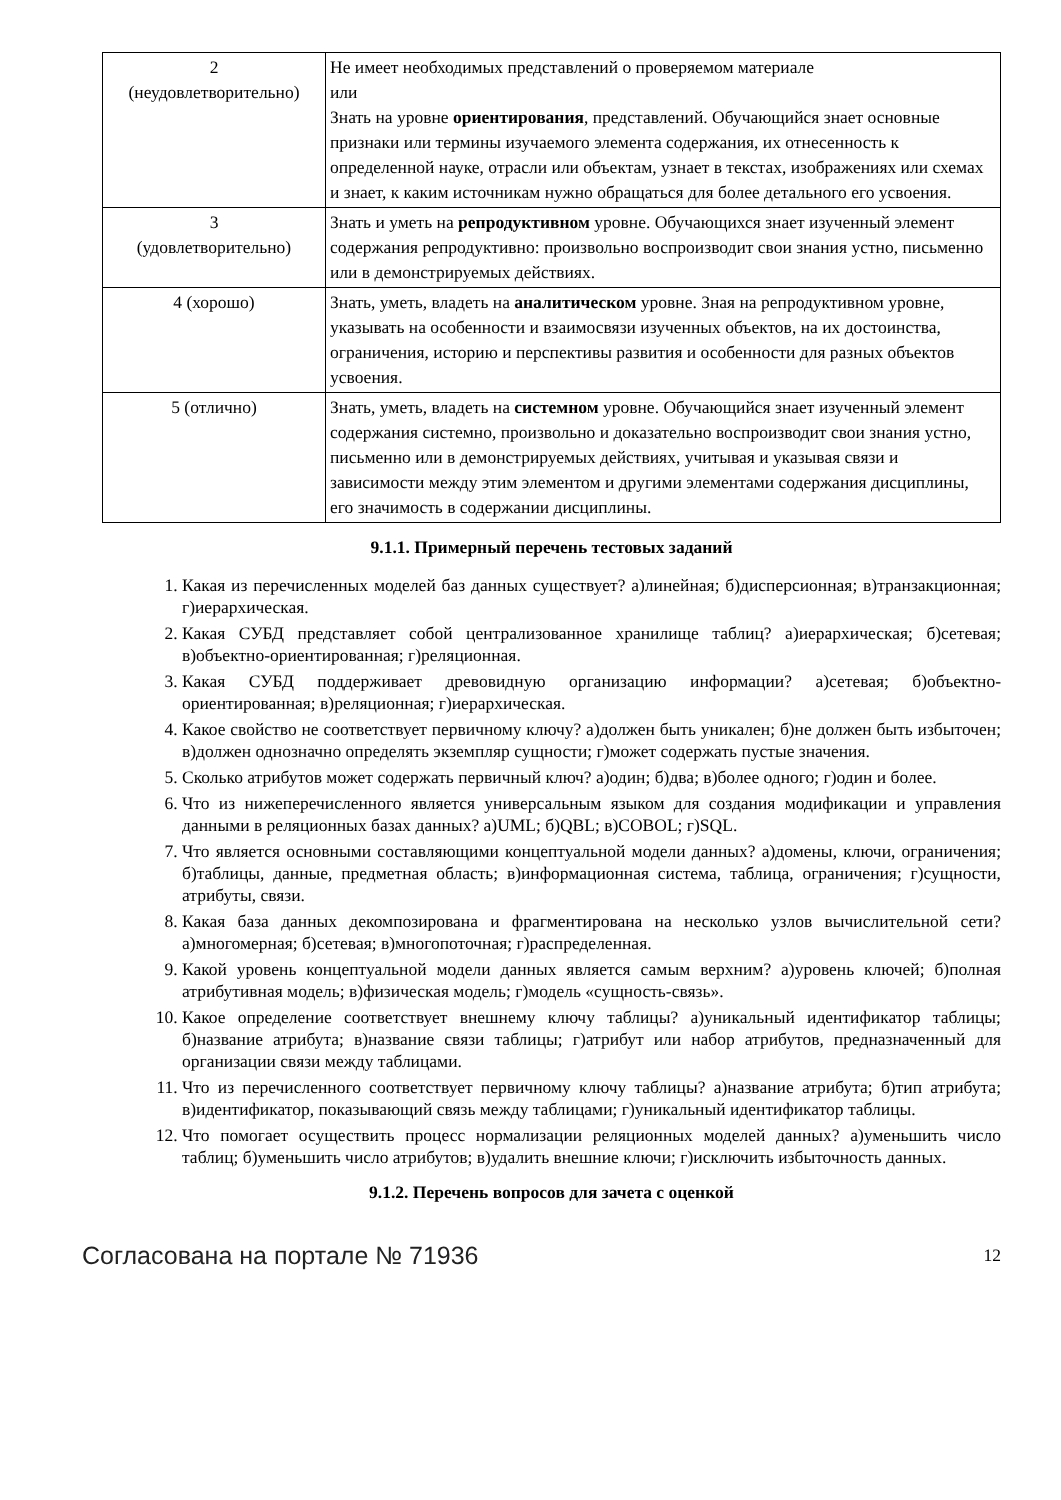| 2 (неудовлетворительно) | Не имеет необходимых представлений о проверяемом материале или Знать на уровне ориентирования , представлений. Обучающийся знает основные признаки или термины изучаемого элемента содержания, их отнесенность к определенной науке, отрасли или объектам, узнает в текстах, изображениях или схемах и знает, к каким источникам нужно обращаться для более детального его усвоения. |
| 3 (удовлетворительно) | Знать и уметь на репродуктивном уровне. Обучающихся знает изученный элемент содержания репродуктивно: произвольно воспроизводит свои знания устно, письменно или в демонстрируемых действиях. |
| 4 (хорошо) | Знать, уметь, владеть на аналитическом уровне. Зная на репродуктивном уровне, указывать на особенности и взаимосвязи изученных объектов, на их достоинства, ограничения, историю и перспективы развития и особенности для разных объектов усвоения. |
| 5 (отлично) | Знать, уметь, владеть на системном уровне. Обучающийся знает изученный элемент содержания системно, произвольно и доказательно воспроизводит свои знания устно, письменно или в демонстрируемых действиях, учитывая и указывая связи и зависимости между этим элементом и другими элементами содержания дисциплины, его значимость в содержании дисциплины. |
9.1.1. Примерный перечень тестовых заданий
1. Какая из перечисленных моделей баз данных существует? а)линейная; б)дисперсионная; в)транзакционная; г)иерархическая.
2. Какая СУБД представляет собой централизованное хранилище таблиц? а)иерархическая; б)сетевая; в)объектно-ориентированная; г)реляционная.
3. Какая СУБД поддерживает древовидную организацию информации? а)сетевая; б)объектно-ориентированная; в)реляционная; г)иерархическая.
4. Какое свойство не соответствует первичному ключу? а)должен быть уникален; б)не должен быть избыточен; в)должен однозначно определять экземпляр сущности; г)может содержать пустые значения.
5. Сколько атрибутов может содержать первичный ключ? а)один; б)два; в)более одного; г)один и более.
6. Что из нижеперечисленного является универсальным языком для создания модификации и управления данными в реляционных базах данных? а)UML; б)QBL; в)COBOL; г)SQL.
7. Что является основными составляющими концептуальной модели данных? а)домены, ключи, ограничения; б)таблицы, данные, предметная область; в)информационная система, таблица, ограничения; г)сущности, атрибуты, связи.
8. Какая база данных декомпозирована и фрагментирована на несколько узлов вычислительной сети? а)многомерная; б)сетевая; в)многопоточная; г)распределенная.
9. Какой уровень концептуальной модели данных является самым верхним? а)уровень ключей; б)полная атрибутивная модель; в)физическая модель; г)модель «сущность-связь».
10. Какое определение соответствует внешнему ключу таблицы? а)уникальный идентификатор таблицы; б)название атрибута; в)название связи таблицы; г)атрибут или набор атрибутов, предназначенный для организации связи между таблицами.
11. Что из перечисленного соответствует первичному ключу таблицы? а)название атрибута; б)тип атрибута; в)идентификатор, показывающий связь между таблицами; г)уникальный идентификатор таблицы.
12. Что помогает осуществить процесс нормализации реляционных моделей данных? а)уменьшить число таблиц; б)уменьшить число атрибутов; в)удалить внешние ключи; г)исключить избыточность данных.
9.1.2. Перечень вопросов для зачета с оценкой
Согласована на портале № 71936 12